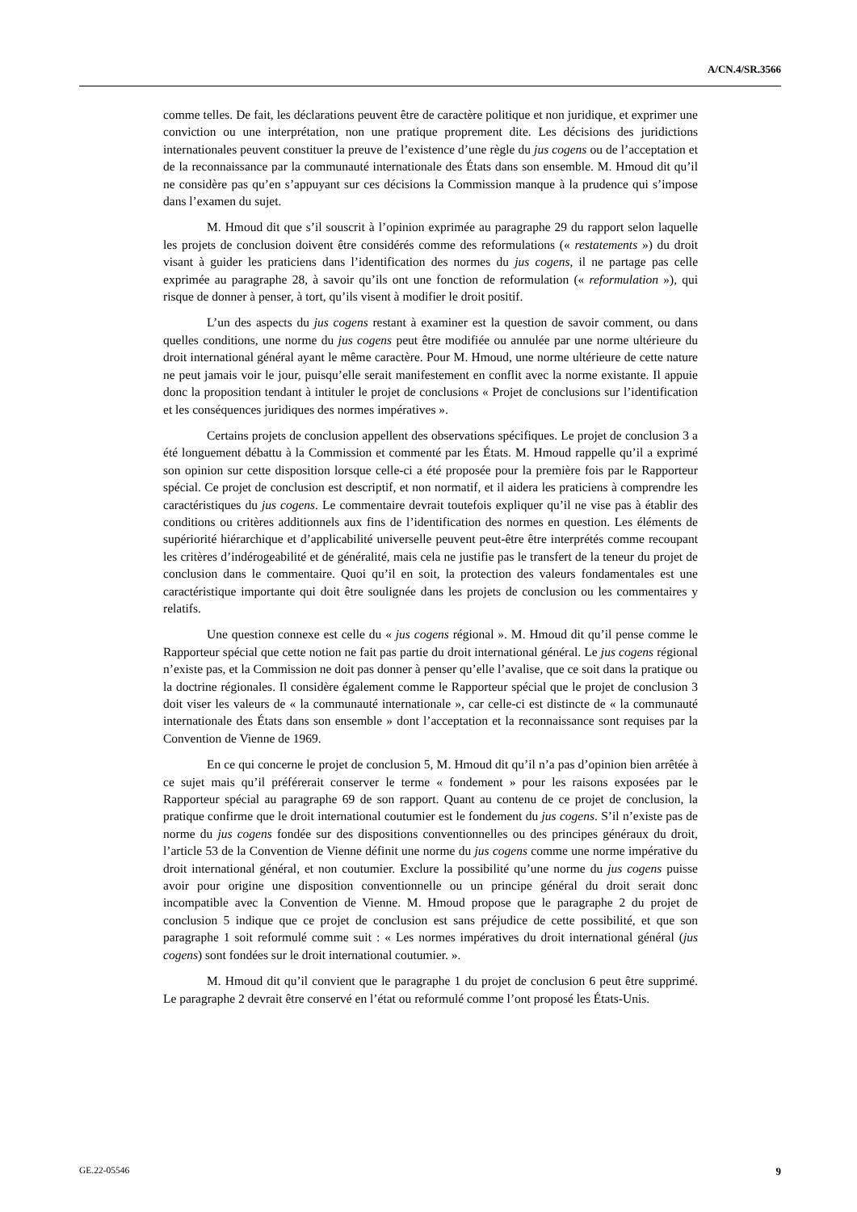A/CN.4/SR.3566
comme telles. De fait, les déclarations peuvent être de caractère politique et non juridique, et exprimer une conviction ou une interprétation, non une pratique proprement dite. Les décisions des juridictions internationales peuvent constituer la preuve de l’existence d’une règle du jus cogens ou de l’acceptation et de la reconnaissance par la communauté internationale des États dans son ensemble. M. Hmoud dit qu’il ne considère pas qu’en s’appuyant sur ces décisions la Commission manque à la prudence qui s’impose dans l’examen du sujet.
M. Hmoud dit que s’il souscrit à l’opinion exprimée au paragraphe 29 du rapport selon laquelle les projets de conclusion doivent être considérés comme des reformulations (« restatements ») du droit visant à guider les praticiens dans l’identification des normes du jus cogens, il ne partage pas celle exprimée au paragraphe 28, à savoir qu’ils ont une fonction de reformulation (« reformulation »), qui risque de donner à penser, à tort, qu’ils visent à modifier le droit positif.
L’un des aspects du jus cogens restant à examiner est la question de savoir comment, ou dans quelles conditions, une norme du jus cogens peut être modifiée ou annulée par une norme ultérieure du droit international général ayant le même caractère. Pour M. Hmoud, une norme ultérieure de cette nature ne peut jamais voir le jour, puisqu’elle serait manifestement en conflit avec la norme existante. Il appuie donc la proposition tendant à intituler le projet de conclusions « Projet de conclusions sur l’identification et les conséquences juridiques des normes impératives ».
Certains projets de conclusion appellent des observations spécifiques. Le projet de conclusion 3 a été longuement débattu à la Commission et commenté par les États. M. Hmoud rappelle qu’il a exprimé son opinion sur cette disposition lorsque celle-ci a été proposée pour la première fois par le Rapporteur spécial. Ce projet de conclusion est descriptif, et non normatif, et il aidera les praticiens à comprendre les caractéristiques du jus cogens. Le commentaire devrait toutefois expliquer qu’il ne vise pas à établir des conditions ou critères additionnels aux fins de l’identification des normes en question. Les éléments de supériorité hiérarchique et d’applicabilité universelle peuvent peut-être être interprétés comme recoupant les critères d’indérogeabilité et de généralité, mais cela ne justifie pas le transfert de la teneur du projet de conclusion dans le commentaire. Quoi qu’il en soit, la protection des valeurs fondamentales est une caractéristique importante qui doit être soulignée dans les projets de conclusion ou les commentaires y relatifs.
Une question connexe est celle du « jus cogens régional ». M. Hmoud dit qu’il pense comme le Rapporteur spécial que cette notion ne fait pas partie du droit international général. Le jus cogens régional n’existe pas, et la Commission ne doit pas donner à penser qu’elle l’avalise, que ce soit dans la pratique ou la doctrine régionales. Il considère également comme le Rapporteur spécial que le projet de conclusion 3 doit viser les valeurs de « la communauté internationale », car celle-ci est distincte de « la communauté internationale des États dans son ensemble » dont l’acceptation et la reconnaissance sont requises par la Convention de Vienne de 1969.
En ce qui concerne le projet de conclusion 5, M. Hmoud dit qu’il n’a pas d’opinion bien arrêtée à ce sujet mais qu’il préférerait conserver le terme « fondement » pour les raisons exposées par le Rapporteur spécial au paragraphe 69 de son rapport. Quant au contenu de ce projet de conclusion, la pratique confirme que le droit international coutumier est le fondement du jus cogens. S’il n’existe pas de norme du jus cogens fondée sur des dispositions conventionnelles ou des principes généraux du droit, l’article 53 de la Convention de Vienne définit une norme du jus cogens comme une norme impérative du droit international général, et non coutumier. Exclure la possibilité qu’une norme du jus cogens puisse avoir pour origine une disposition conventionnelle ou un principe général du droit serait donc incompatible avec la Convention de Vienne. M. Hmoud propose que le paragraphe 2 du projet de conclusion 5 indique que ce projet de conclusion est sans préjudice de cette possibilité, et que son paragraphe 1 soit reformulé comme suit : « Les normes impératives du droit international général (jus cogens) sont fondées sur le droit international coutumier. ».
M. Hmoud dit qu’il convient que le paragraphe 1 du projet de conclusion 6 peut être supprimé. Le paragraphe 2 devrait être conservé en l’état ou reformulé comme l’ont proposé les États-Unis.
GE.22-05546 9